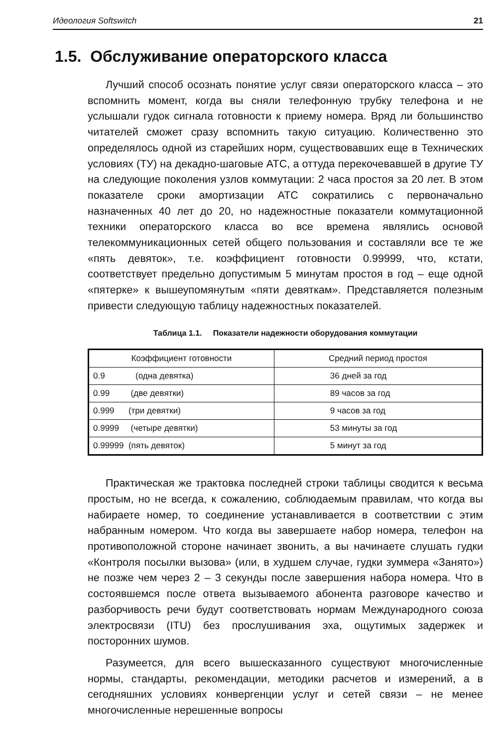Идеология Softswitch 21
1.5. Обслуживание операторского класса
Лучший способ осознать понятие услуг связи операторского класса – это вспомнить момент, когда вы сняли телефонную трубку телефона и не услышали гудок сигнала готовности к приему номера. Вряд ли большинство читателей сможет сразу вспомнить такую ситуацию. Количественно это определялось одной из старейших норм, существовавших еще в Технических условиях (ТУ) на декадно-шаговые АТС, а оттуда перекочевавшей в другие ТУ на следующие поколения узлов коммутации: 2 часа простоя за 20 лет. В этом показателе сроки амортизации АТС сократились с первоначально назначенных 40 лет до 20, но надежностные показатели коммутационной техники операторского класса во все времена являлись основой телекоммуникационных сетей общего пользования и составляли все те же «пять девяток», т.е. коэффициент готовности 0.99999, что, кстати, соответствует предельно допустимым 5 минутам простоя в год – еще одной «пятерке» к вышеупомянутым «пяти девяткам». Представляется полезным привести следующую таблицу надежностных показателей.
Таблица 1.1. Показатели надежности оборудования коммутации
| Коэффициент готовности | Средний период простоя |
| --- | --- |
| 0.9 (одна девятка) | 36 дней за год |
| 0.99 (две девятки) | 89 часов за год |
| 0.999 (три девятки) | 9 часов за год |
| 0.9999 (четыре девятки) | 53 минуты за год |
| 0.99999 (пять девяток) | 5 минут за год |
Практическая же трактовка последней строки таблицы сводится к весьма простым, но не всегда, к сожалению, соблюдаемым правилам, что когда вы набираете номер, то соединение устанавливается в соответствии с этим набранным номером. Что когда вы завершаете набор номера, телефон на противоположной стороне начинает звонить, а вы начинаете слушать гудки «Контроля посылки вызова» (или, в худшем случае, гудки зуммера «Занято») не позже чем через 2 – 3 секунды после завершения набора номера. Что в состоявшемся после ответа вызываемого абонента разговоре качество и разборчивость речи будут соответствовать нормам Международного союза электросвязи (ITU) без прослушивания эха, ощутимых задержек и посторонних шумов.
Разумеется, для всего вышесказанного существуют многочисленные нормы, стандарты, рекомендации, методики расчетов и измерений, а в сегодняшних условиях конвергенции услуг и сетей связи – не менее многочисленные нерешенные вопросы